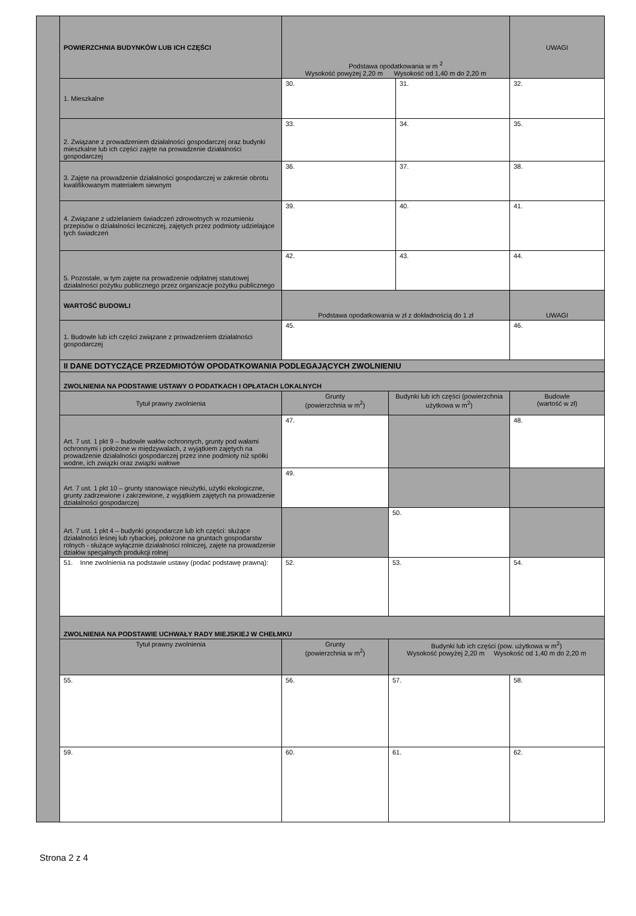| POWIERZCHNIA BUDYNKÓW LUB ICH CZĘŚCI | Podstawa opodatkowania w m <sup>2</sup> Wysokość powyżej 2,20 m Wysokość od 1,40 m do 2,20 m | | | UWAGI |
| 1. Mieszkalne | 30. | | 31. | 32. |
| 2. Związane z prowadzeniem działalności gospodarczej oraz budynki mieszkalne lub ich części zajęte na prowadzenie działalności gospodarczej | 33. | | 34. | 35. |
| 3. Zajęte na prowadzenie działalności gospodarczej w zakresie obrotu kwalifikowanym materiałem siewnym | 36. | | 37. | 38. |
| 4. Związane z udzielaniem świadczeń zdrowotnych w rozumieniu przepisów o działalności leczniczej, zajętych przez podmioty udzielające tych świadczeń | 39. | | 40. | 41. |
| 5. Pozostałe, w tym zajęte na prowadzenie odpłatnej statutowej działalności pożytku publicznego przez organizacje pożytku publicznego | 42. | | 43. | 44. |
| WARTOŚĆ BUDOWLI | Podstawa opodatkowania w zł z dokładnością do 1 zł | | | UWAGI |
| 1. Budowle lub ich części związane z prowadzeniem działalności gospodarczej | 45. | | | 46. |
| II DANE DOTYCZĄCE PRZEDMIOTÓW OPODATKOWANIA PODLEGAJĄCYCH ZWOLNIENIU | | | | |
| ZWOLNIENIA NA PODSTAWIE USTAWY O PODATKACH I OPŁATACH LOKALNYCH | | | | |
| Tytuł prawny zwolnienia | Grunty (powierzchnia w m<sup>2</sup>) | Budynki lub ich części (powierzchnia użytkowa w m<sup>2</sup>) | | Budowle (wartość w zł) |
| Art. 7 ust. 1 pkt 9 – budowle wałów ochronnych, grunty pod wałami ochronnymi i położone w międzywalach, z wyjątkiem zajętych na prowadzenie działalności gospodarczej przez inne podmioty niż spółki wodne, ich związki oraz związki wałowe | 47. | | | 48. |
| Art. 7 ust. 1 pkt 10 – grunty stanowiące nieużytki, użytki ekologiczne, grunty zadrzewione i zakrzewione, z wyjątkiem zajętych na prowadzenie działalności gospodarczej | 49. | | | |
| Art. 7 ust. 1 pkt 4 – budynki gospodarcze lub ich części: służące działalności leśnej lub rybackiej, położone na gruntach gospodarstw rolnych - służące wyłącznie działalności rolniczej, zajęte na prowadzenie działów specjalnych produkcji rolnej | | 50. | | |
| 51. Inne zwolnienia na podstawie ustawy (podać podstawę prawną): | 52. | 53. | | 54. |
| ZWOLNIENIA NA PODSTAWIE UCHWAŁY RADY MIEJSKIEJ W CHEŁMKU | | | | |
| Tytuł prawny zwolnienia | Grunty (powierzchnia w m<sup>2</sup>) | Budynki lub ich części (pow. użytkowa w m<sup>2</sup>) Wysokość powyżej 2,20 m Wysokość od 1,40 m do 2,20 m | | |
| 55. | 56. | 57. | | 58. |
| 59. | 60. | 61. | | 62. |
Strona 2 z 4